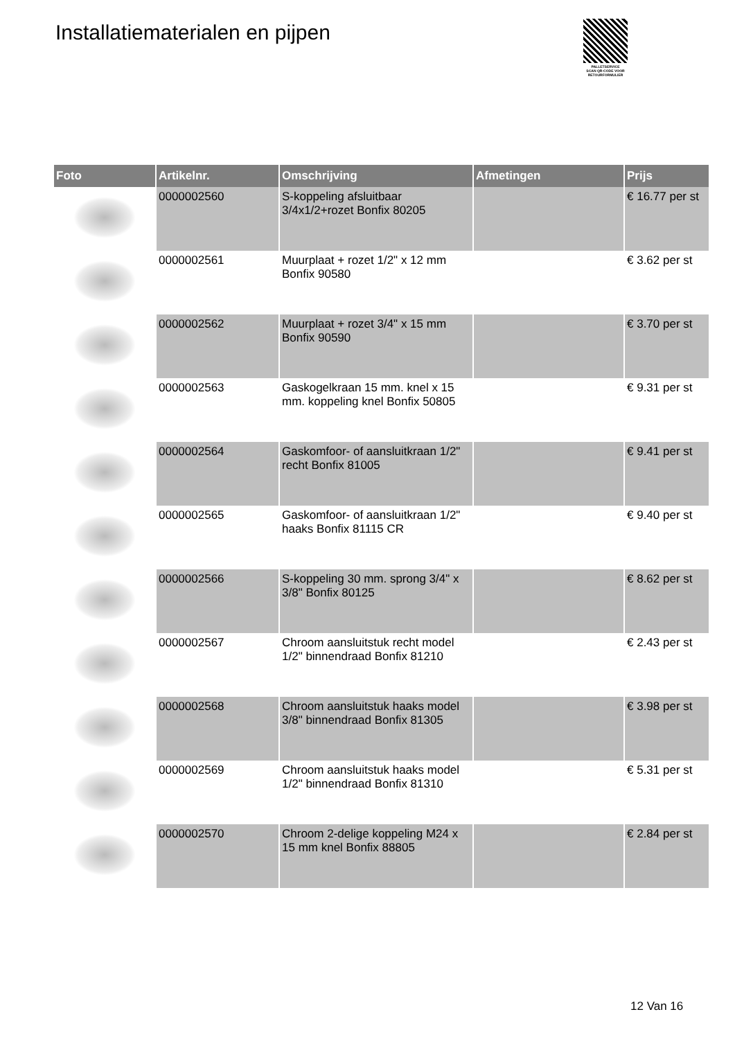Installatiematerialen en pijpen
PALLETSERVICE
SCAN QR-CODE VOOR RETOURFORMULIER
| Foto | Artikelnr. | Omschrijving | Afmetingen | Prijs |
| --- | --- | --- | --- | --- |
| | 0000002560 | S-koppeling afsluitbaar 3/4x1/2+rozet Bonfix 80205 | | € 16.77 per st |
| | 0000002561 | Muurplaat + rozet 1/2" x 12 mm Bonfix 90580 | | € 3.62 per st |
| | 0000002562 | Muurplaat + rozet 3/4" x 15 mm Bonfix 90590 | | € 3.70 per st |
| | 0000002563 | Gaskogelkraan 15 mm. knel x 15 mm. koppeling knel Bonfix 50805 | | € 9.31 per st |
| | 0000002564 | Gaskomfoor- of aansluitkraan 1/2" recht Bonfix 81005 | | € 9.41 per st |
| | 0000002565 | Gaskomfoor- of aansluitkraan 1/2" haaks Bonfix 81115 CR | | € 9.40 per st |
| | 0000002566 | S-koppeling 30 mm. sprong 3/4" x 3/8" Bonfix 80125 | | € 8.62 per st |
| | 0000002567 | Chroom aansluitstuk recht model 1/2" binnendraad Bonfix 81210 | | € 2.43 per st |
| | 0000002568 | Chroom aansluitstuk haaks model 3/8" binnendraad Bonfix 81305 | | € 3.98 per st |
| | 0000002569 | Chroom aansluitstuk haaks model 1/2" binnendraad Bonfix 81310 | | € 5.31 per st |
| | 0000002570 | Chroom 2-delige koppeling M24 x 15 mm knel Bonfix 88805 | | € 2.84 per st |
12 Van 16